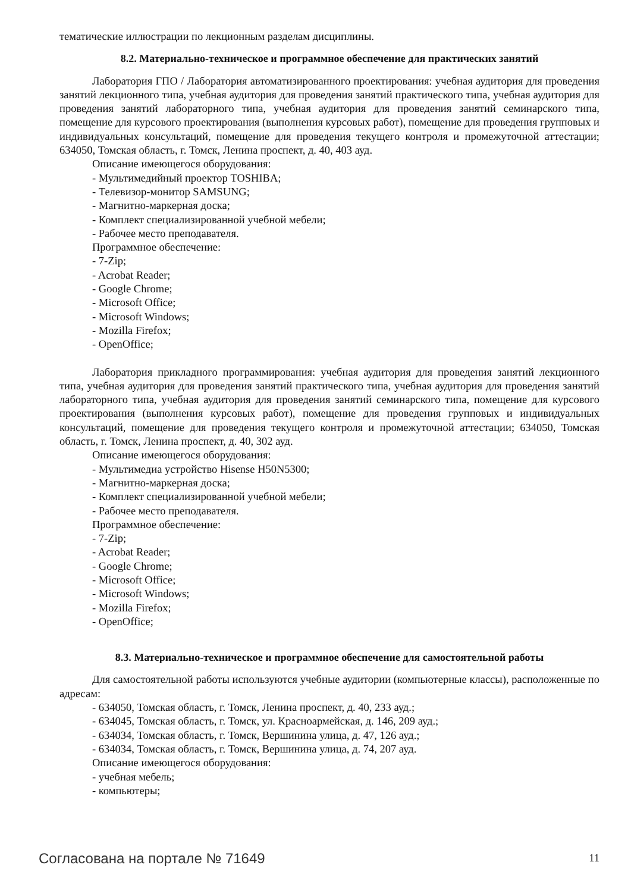тематические иллюстрации по лекционным разделам дисциплины.
8.2. Материально-техническое и программное обеспечение для практических занятий
Лаборатория ГПО / Лаборатория автоматизированного проектирования: учебная аудитория для проведения занятий лекционного типа, учебная аудитория для проведения занятий практического типа, учебная аудитория для проведения занятий лабораторного типа, учебная аудитория для проведения занятий семинарского типа, помещение для курсового проектирования (выполнения курсовых работ), помещение для проведения групповых и индивидуальных консультаций, помещение для проведения текущего контроля и промежуточной аттестации; 634050, Томская область, г. Томск, Ленина проспект, д. 40, 403 ауд.
Описание имеющегося оборудования:
- Мультимедийный проектор TOSHIBA;
- Телевизор-монитор SAMSUNG;
- Магнитно-маркерная доска;
- Комплект специализированной учебной мебели;
- Рабочее место преподавателя.
Программное обеспечение:
- 7-Zip;
- Acrobat Reader;
- Google Chrome;
- Microsoft Office;
- Microsoft Windows;
- Mozilla Firefox;
- OpenOffice;
Лаборатория прикладного программирования: учебная аудитория для проведения занятий лекционного типа, учебная аудитория для проведения занятий практического типа, учебная аудитория для проведения занятий лабораторного типа, учебная аудитория для проведения занятий семинарского типа, помещение для курсового проектирования (выполнения курсовых работ), помещение для проведения групповых и индивидуальных консультаций, помещение для проведения текущего контроля и промежуточной аттестации; 634050, Томская область, г. Томск, Ленина проспект, д. 40, 302 ауд.
Описание имеющегося оборудования:
- Мультимедиа устройство Hisense H50N5300;
- Магнитно-маркерная доска;
- Комплект специализированной учебной мебели;
- Рабочее место преподавателя.
Программное обеспечение:
- 7-Zip;
- Acrobat Reader;
- Google Chrome;
- Microsoft Office;
- Microsoft Windows;
- Mozilla Firefox;
- OpenOffice;
8.3. Материально-техническое и программное обеспечение для самостоятельной работы
Для самостоятельной работы используются учебные аудитории (компьютерные классы), расположенные по адресам:
- 634050, Томская область, г. Томск, Ленина проспект, д. 40, 233 ауд.;
- 634045, Томская область, г. Томск, ул. Красноармейская, д. 146, 209 ауд.;
- 634034, Томская область, г. Томск, Вершинина улица, д. 47, 126 ауд.;
- 634034, Томская область, г. Томск, Вершинина улица, д. 74, 207 ауд.
Описание имеющегося оборудования:
- учебная мебель;
- компьютеры;
Согласована на портале № 71649 11